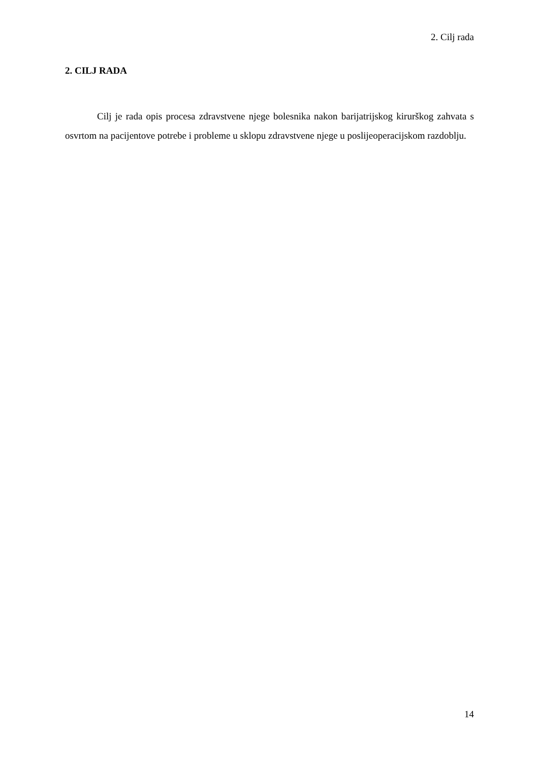2. Cilj rada
2. CILJ RADA
Cilj je rada opis procesa zdravstvene njege bolesnika nakon barijatrijskog kirurškog zahvata s osvrtom na pacijentove potrebe i probleme u sklopu zdravstvene njege u poslijeoperacijskom razdoblju.
14